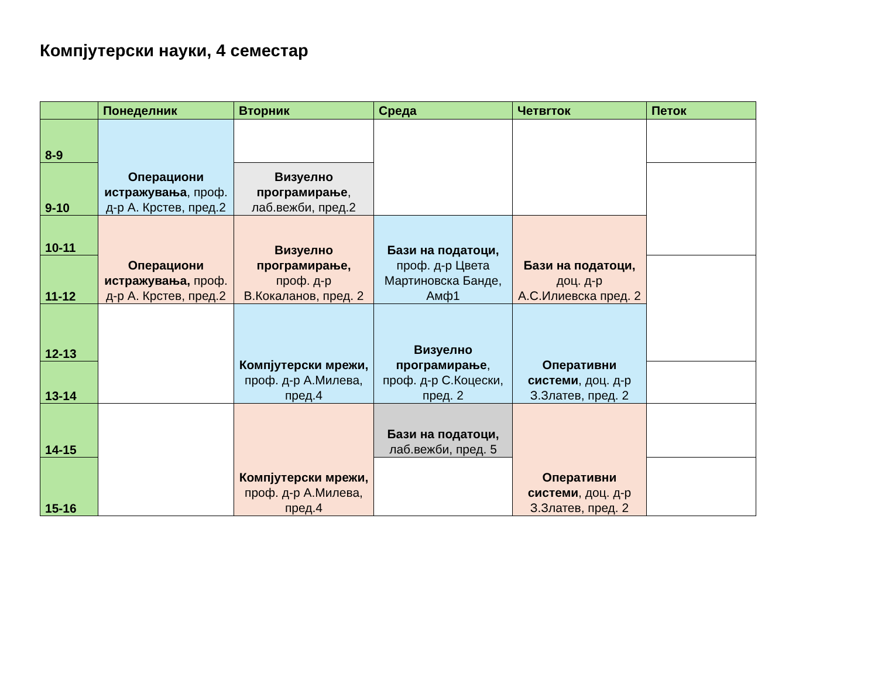Компјутерски науки, 4 семестар
| | Понеделник | Вторник | Среда | Четвrток | Петок |
| --- | --- | --- | --- | --- | --- |
| 8-9 | Операциони истражувања , проф. д-р А. Крстев, пред.2 | | | | |
| 9-10 | | Визуелно програмирање , лаб.вежби, пред.2 | | | |
| 10-11 | Операциони истражувања, проф. д-р А. Крстев, пред.2 | Визуелно програмирање, проф. д-р В.Кокаланов, пред. 2 | Бази на податоци, проф. д-р Цвета Мартиновска Банде, Амф1 | Бази на податоци, доц. д-р А.С.Илиевска пред. 2 | |
| 11-12 | | | | | |
| 12-13 | | Компјутерски мрежи, проф. д-р А.Милева, пред.4 | Визуелно програмирање , проф. д-р С.Коцески, пред. 2 | Оперативни системи , доц. д-р З.Златев, пред. 2 | |
| 13-14 | | | | | |
| 14-15 | | Компјутерски мрежи, проф. д-р А.Милева, пред.4 | Бази на податоци, лаб.вежби, пред. 5 | Оперативни системи , доц. д-р З.Златев, пред. 2 | |
| 15-16 | | | | | |